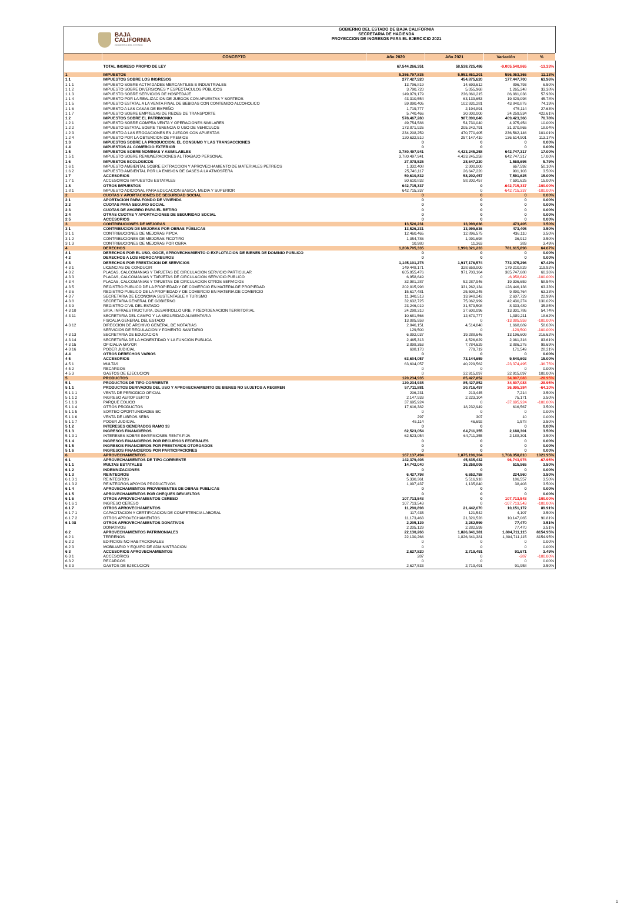BAJA
CALIFORNIA
GOBIERNO DEL ESTADO
GOBIERNO DEL ESTADO DE BAJA CALIFORNIA
SECRETARIA DE HACIENDA
PROYECCION DE INGRESOS PARA EL EJERCICIO 2021
| | CONCEPTO | Año 2020 | Año 2021 | Variación | % |
| --- | --- | --- | --- | --- | --- |
| | TOTAL INGRESO PROPIO DE LEY | 67,544,266,351 | 58,538,725,486 | -9,005,540,865 | -13.33% |
| 1 | IMPUESTOS | 5,356,797,835 | 5,952,861,201 | 596,063,366 | 11.13% |
| 1 1 | IMPUESTOS SOBRE LOS INGRESOS | 277,427,920 | 454,875,620 | 177,447,700 | 63.96% |
| 1 1 1 | IMPUESTO SOBRE ACTIVIDADES MERCANTILES E INDUSTRIALES | 13,796,819 | 14,693,612 | 896,793 | 6.50% |
| 1 1 2 | IMPUESTO SOBRE DIVERSIONES Y ESPECTACULOS PÚBLICOS | 3,790,720 | 5,055,968 | 1,265,248 | 33.38% |
| 1 1 3 | IMPUESTO SOBRE SERVICIOS DE HOSPEDAJE | 149,979,179 | 236,860,215 | 86,881,036 | 57.93% |
| 1 1 4 | IMPUESTO POR LA REALIZACION DE JUEGOS CON APUESTAS Y SORTEOS | 43,310,554 | 63,139,653 | 19,829,098 | 45.78% |
| 1 1 5 | IMPUESTO ESTATAL A LA VENTA FINAL DE BEBIDAS CON CONTENIDO ALCOHOLICO | 59,090,405 | 102,931,281 | 43,840,876 | 74.19% |
| 1 1 6 | IMPUESTO A LAS CASAS DE EMPEÑO | 1,719,777 | 2,194,891 | 475,114 | 27.63% |
| 1 1 7 | IMPUESTO SOBRE EMPRESAS DE REDES DE TRANSPORTE | 5,740,466 | 30,000,000 | 24,259,534 | 422.61% |
| 1 2 | IMPUESTOS SOBRE EL PATRIMONIO | 578,467,280 | 987,890,646 | 409,423,366 | 70.78% |
| 1 2 1 | IMPUESTO SOBRE COMPRA VENTA Y OPERACIONES SIMILARES | 49,754,586 | 54,730,040 | 4,975,454 | 10.00% |
| 1 2 2 | IMPUESTO ESTATAL SOBRE TENENCIA O USO DE VEHICULOS | 173,871,926 | 205,242,791 | 31,370,865 | 18.04% |
| 1 2 3 | IMPUESTO A LAS EROGACIONES EN JUEGOS CON APUESTAS | 234,208,259 | 470,770,405 | 236,562,146 | 101.01% |
| 1 2 4 | IMPUESTO POR LA OBTENCION DE PREMIOS | 120,632,510 | 257,147,410 | 136,514,901 | 113.17% |
| 1 3 | IMPUESTOS SOBRE LA PRODUCCION, EL CONSUMO Y LAS TRANSACCIONES | 0 | 0 | 0 | 0.00% |
| 1 4 | IMPUESTOS AL COMERCIO EXTERIOR | 0 | 0 | 0 | 0.00% |
| 1 5 | IMPUESTOS SOBRE NOMINAS Y ASIMILABLES | 3,780,497,941 | 4,423,245,258 | 642,747,317 | 17.00% |
| 1 5 1 | IMPUESTO SOBRE REMUNERACIONES AL TRABAJO PERSONAL | 3,780,497,941 | 4,423,245,258 | 642,747,317 | 17.00% |
| 1 6 | IMPUESTOS ECOLOGICOS | 27,078,525 | 28,647,220 | 1,568,695 | 5.79% |
| 1 6 1 | IMPUESTO AMBIENTAL SOBRE EXTRACCION Y APROVECHAMIENTO DE MATERIALES PETREOS | 1,332,408 | 2,000,000 | 667,592 | 50.10% |
| 1 6 2 | IMPUESTO AMBIENTAL POR LA EMISION DE GASES A LA ATMOSFERA | 25,746,117 | 26,647,220 | 901,103 | 3.50% |
| 1 7 | ACCESORIOS | 50,610,832 | 58,202,457 | 7,591,625 | 15.00% |
| 1 7 1 | ACCESORIOS IMPUESTOS ESTATALES | 50,610,832 | 58,202,457 | 7,591,625 | 15.00% |
| 1 8 | OTROS IMPUESTOS | 642,715,337 | 0 | -642,715,337 | -100.00% |
| 1 8 1 | IMPUESTO ADICIONAL PARA EDUCACION BASICA, MEDIA Y SUPERIOR | 642,715,337 | 0 | -642,715,337 | -100.00% |
| 2 | CUOTAS Y APORTACIONES DE SEGURIDAD SOCIAL | 0 | 0 | 0 | 0.00% |
| 2 1 | APORTACION PARA FONDO DE VIVIENDA | 0 | 0 | 0 | 0.00% |
| 2 2 | CUOTAS PARA SEGURO SOCIAL | 0 | 0 | 0 | 0.00% |
| 2 3 | CUOTAS DE AHORRO PARA EL RETIRO | 0 | 0 | 0 | 0.00% |
| 2 4 | OTRAS CUOTAS Y APORTACIONES DE SEGURIDAD SOCIAL | 0 | 0 | 0 | 0.00% |
| 2 5 | ACCESORIOS | 0 | 0 | 0 | 0.00% |
| 3 | CONTRIBUCIONES DE MEJORAS | 13,526,231 | 13,999,636 | 473,405 | 3.50% |
| 3 1 | CONTRIBUCION DE MEJORAS POR OBRAS PÚBLICAS | 13,526,231 | 13,999,636 | 473,405 | 3.50% |
| 3 1 1 | CONTRIBUCIONES DE MEJORAS PIPCA | 12,460,465 | 12,896,575 | 436,110 | 3.50% |
| 3 1 2 | CONTRIBUCIONES DE MEJORAS FICOTIRO | 1,054,786 | 1,091,698 | 36,912 | 3.50% |
| 3 1 3 | CONTRIBUCIONES DE MEJORAS POR OBRA | 10,980 | 11,363 | 383 | 3.49% |
| 4 | DERECHOS | 1,208,705,335 | 1,990,321,233 | 781,615,898 | 64.67% |
| 4 1 | DERECHOS POR EL USO, GOCE, APROVECHAMIENTO O EXPLOTACION DE BIENES DE DOMINIO PUBLICO | 0 | 0 | 0 | 0.00% |
| 4 2 | DERECHOS A LOS HIDROCARBUROS | 0 | 0 | 0 | 0.00% |
| 4 3 | DERECHOS POR PRESTACION DE SERVICIOS | 1,145,101,278 | 1,917,176,574 | 772,075,296 | 67.42% |
| 4 3 1 | LICENCIAS DE CONDUCIR | 149,448,171 | 328,659,000 | 179,210,829 | 119.92% |
| 4 3 2 | PLACAS, CALCOMANIAS Y TARJETAS DE CIRCULACION SERVICIO PARTICULAR | 605,955,476 | 971,703,164 | 365,747,688 | 60.36% |
| 4 3 3 | PLACAS, CALCOMANIAS Y TARJETAS DE CIRCULACION SERVICIO PUBLICO | 6,958,649 | 0 | -6,958,649 | -100.00% |
| 4 3 4 | PLACAS, CALCOMANIAS Y TARJETAS DE CIRCULACION OTROS SERVICIOS | 32,981,287 | 52,287,946 | 19,306,659 | 58.54% |
| 4 3 5 | REGISTRO PUBLICO DE LA PROPIEDAD Y DE COMERCIO EN MATERIA DE PROPIEDAD | 202,815,998 | 331,262,134 | 128,446,136 | 63.33% |
| 4 3 6 | REGISTRO PUBLICO DE LA PROPIEDAD Y DE COMERCIO EN MATERIA DE COMERCIO | 15,617,481 | 25,508,245 | 9,890,764 | 63.33% |
| 4 3 7 | SECRETARIA DE ECONOMIA SUSTENTABLE Y TURISMO | 11,340,513 | 13,948,242 | 2,607,729 | 22.99% |
| 4 3 8 | SECRETARIA GENERAL DE GOBIERNO | 32,632,725 | 75,062,999 | 42,430,274 | 130.02% |
| 4 3 9 | REGISTRO CIVIL DEL ESTADO | 23,246,019 | 31,579,508 | 8,333,489 | 35.85% |
| 4 3 10 | SRIA. INFRAESTRUCTURA, DESARROLLO URB. Y REORDENACION TERRITORIAL | 24,298,310 | 37,600,096 | 13,301,786 | 54.74% |
| 4 3 11 | SECRETARIA DEL CAMPO Y LA SEGURIDAD ALIMENTARIA | 10,681,566 | 12,670,777 | 1,989,211 | 18.62% |
| | FISCALIA GENERAL DEL ESTADO | 13,085,559 | 0 | -13,085,559 | -100.00% |
| 4 3 12 | DIRECCION DE ARCHIVO GENERAL DE NOTARIAS | 2,846,151 | 4,514,840 | 1,668,689 | 58.63% |
| | SERVICIOS DE REGULACION Y FOMENTO SANITARIO | 129,500 | 0 | -129,500 | -100.00% |
| 4 3 13 | SECRETARIA DE EDUCACION | 6,092,037 | 19,288,646 | 13,196,609 | 216.62% |
| 4 3 14 | SECRETARÍA DE LA HONESTIDAD Y LA FUNCION PUBLICA | 2,465,313 | 4,526,629 | 2,061,316 | 83.61% |
| 4 3 15 | OFICIALIA MAYOR | 3,898,353 | 7,784,629 | 3,886,276 | 99.69% |
| 4 3 16 | PODER JUDICIAL | 608,170 | 779,719 | 171,549 | 28.21% |
| 4 4 | OTROS DERECHOS VARIOS | 0 | 0 | 0 | 0.00% |
| 4 5 | ACCESORIOS | 63,604,057 | 73,144,659 | 9,540,602 | 15.00% |
| 4 5 1 | MULTAS | 63,604,057 | 40,229,562 | -23,374,495 | -36.75% |
| 4 5 2 | RECARGOS | 0 | 0 | 0 | 0.00% |
| 4 5 3 | GASTOS DE EJECUCION | 0 | 32,915,097 | 32,915,097 | 100.00% |
| 5 | PRODUCTOS | 120,234,935 | 85,427,852 | 34,807,083 | -28.95% |
| 5 1 | PRODUCTOS DE TIPO CORRIENTE | 120,234,935 | 85,427,852 | 34,807,083 | -28.95% |
| 5 1 1 | PRODUCTOS DERIVADOS DEL USO Y APROVECHAMIENTO DE BIENES NO SUJETOS A REGIMEN | 57,711,881 | 20,716,497 | 36,995,384 | -64.10% |
| 5 1 1 1 | VENTA DE PERIODICO OFICIAL | 206,231 | 213,445 | 7,214 | 3.50% |
| 5 1 1 2 | INGRESO AEROPUERTO | 2,147,933 | 2,223,104 | 75,171 | 3.50% |
| 5 1 1 3 | PARQUE EOLICO | 37,695,924 | 0 | -37,695,924 | -100.00% |
| 5 1 1 4 | OTROS PRODUCTOS | 17,616,382 | 18,232,949 | 616,567 | 3.50% |
| 5 1 1 5 | SORTEO OPORTUNIDADES BC | 0 | 0 | 0 | 0.00% |
| 5 1 1 6 | VENTA DE LIBROS SEBS | 297 | 307 | 10 | 0.00% |
| 5 1 1 7 | PODER JUDICIAL | 45,114 | 46,692 | 1,578 | 3.50% |
| 5 1 2 | INTERESES GENERADOS RAMO 33 | 0 | 0 | 0 | 0.00% |
| 5 1 3 | INGRESOS FINANCIEROS | 62,523,054 | 64,711,355 | 2,188,301 | 3.50% |
| 5 1 3 1 | INTERESES SOBRE INVERSIONES RENTA FIJA | 62,523,054 | 64,711,355 | 2,188,301 | 3.50% |
| 5 1 4 | INGRESOS FINANCIEROS POR RECURSOS FEDERALES | 0 | 0 | 0 | 0.00% |
| 5 1 5 | INGRESOS FINANCIEROS POR PRESTAMOS OTORGADOS | 0 | 0 | 0 | 0.00% |
| 5 1 6 | INGRESOS FINANCIEROS POR PARTICIPACIONES | 0 | 0 | 0 | 0.00% |
| 6 | APROVECHAMIENTOS | 167,137,494 | 1,875,196,304 | 1,708,058,810 | 1021.95% |
| 6 1 | APROVECHAMIENTOS DE TIPO CORRIENTE | 142,379,408 | 45,635,432 | 96,743,976 | -67.95% |
| 6 1 1 | MULTAS ESTATALES | 14,742,040 | 15,258,005 | 515,965 | 3.50% |
| 6 1 2 | INDEMNIZACIONES | 0 | 0 | 0 | 0.00% |
| 6 1 3 | REINTEGROS | 6,427,798 | 6,652,758 | 224,960 | 3.50% |
| 6 1 3 1 | REINTEGROS | 5,330,361 | 5,516,918 | 186,557 | 3.50% |
| 6 1 3 2 | REINTEGROS APOYOS PRODUCTIVOS | 1,097,437 | 1,135,840 | 38,403 | 3.50% |
| 6 1 4 | APROVECHAMIENTOS PROVENIENTES DE OBRAS PUBLICAS | 0 | 0 | 0 | 0.00% |
| 6 1 5 | APROVECHAMIENTOS POR CHEQUES DEVUELTOS | 0 | 0 | 0 | 0.00% |
| 6 1 6 | OTROS APROVECHAMIENTOS CERESO | 107,713,543 | 0 | 107,713,543 | -100.00% |
| 6 1 6 1 | INGRESO CERESO | 107,713,543 | 0 | -107,713,543 | -100.00% |
| 6 1 7 | OTROS APROVECHAMIENTOS | 11,290,898 | 21,442,070 | 10,151,172 | 89.91% |
| 6 1 7 1 | CAPACITACION Y CERTIFICACION DE COMPETENCIA LABORAL | 117,435 | 121,542 | 4,107 | 3.50% |
| 6 1 7 2 | OTROS APROVECHAMIENTOS | 11,173,463 | 21,320,528 | 10,147,065 | 90.81% |
| 6 1 08 | OTROS APROVECHAMIENTOS DONATIVOS | 2,205,129 | 2,282,599 | 77,470 | 3.51% |
| | DONATIVOS | 2,205,129 | 2,282,599 | 77,470 | 3.51% |
| 6 2 | APROVECHAMIENTOS PATRIMONIALES | 22,130,266 | 1,826,841,381 | 1,804,711,115 | 8154.95% |
| 6 2 1 | TERRENOS | 22,130,266 | 1,826,841,381 | 1,804,711,115 | 8154.95% |
| 6 2 2 | EDIFICIOS NO HABITACIONALES | 0 | 0 | 0 | 0.00% |
| 6 2 3 | MOBILIARIO Y EQUIPO DE ADMINISTRACION | 0 | 0 | 0 | 0.00% |
| 6 3 | ACCESORIOS APROVECHAMIENTOS | 2,627,820 | 2,719,491 | 91,671 | 3.49% |
| 6 3 1 | ACCESORIOS | 287 | 0 | -287 | -100.00% |
| 6 3 2 | RECARGOS | 0 | 0 | 0 | 0.00% |
| 6 3 3 | GASTOS DE EJECUCION | 2,627,533 | 2,719,491 | 91,958 | 3.50% |
1